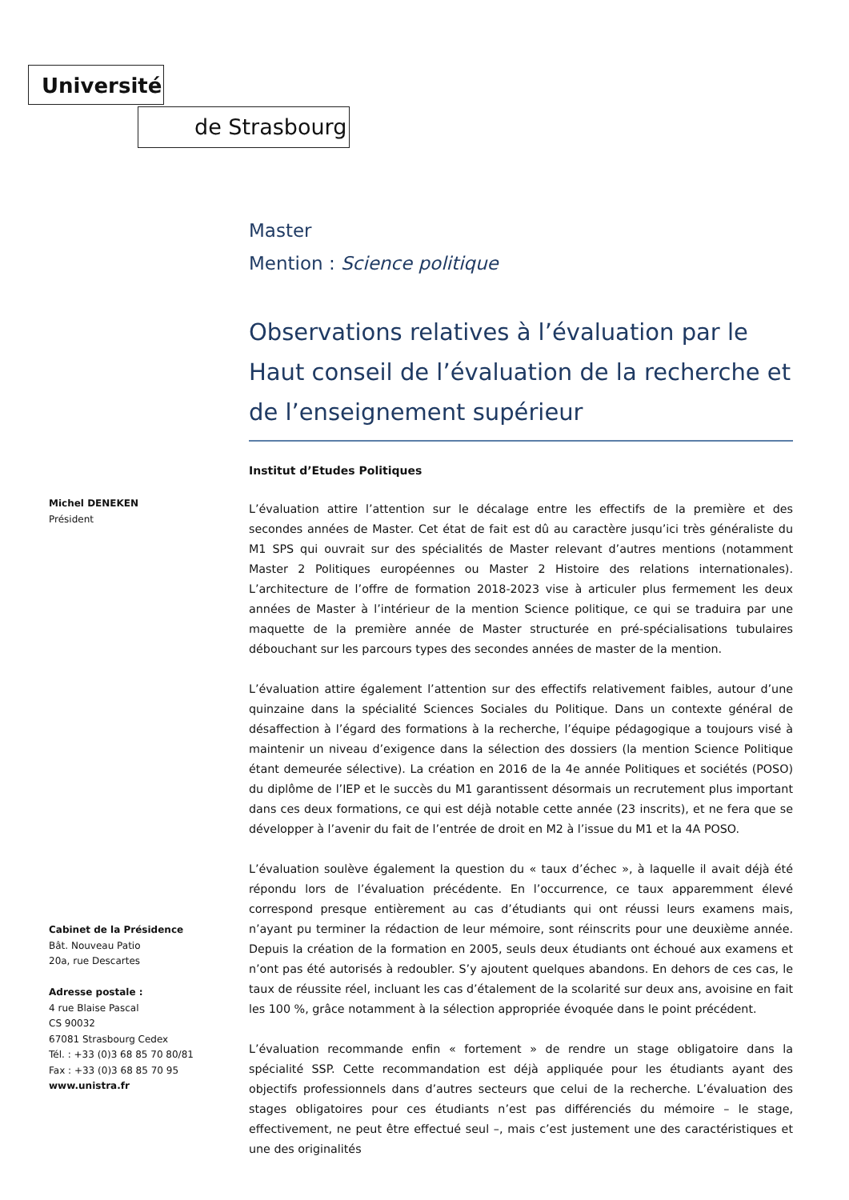Université
de Strasbourg
Michel DENEKEN
Président
Cabinet de la Présidence
Bât. Nouveau Patio
20a, rue Descartes
Adresse postale :
4 rue Blaise Pascal
CS 90032
67081 Strasbourg Cedex
Tél. : +33 (0)3 68 85 70 80/81
Fax : +33 (0)3 68 85 70 95
www.unistra.fr
Master
Mention : Science politique
Observations relatives à l’évaluation par le Haut conseil de l’évaluation de la recherche et de l’enseignement supérieur
Institut d’Etudes Politiques
L’évaluation attire l’attention sur le décalage entre les effectifs de la première et des secondes années de Master. Cet état de fait est dû au caractère jusqu’ici très généraliste du M1 SPS qui ouvrait sur des spécialités de Master relevant d’autres mentions (notamment Master 2 Politiques européennes ou Master 2 Histoire des relations internationales). L’architecture de l’offre de formation 2018-2023 vise à articuler plus fermement les deux années de Master à l’intérieur de la mention Science politique, ce qui se traduira par une maquette de la première année de Master structurée en pré-spécialisations tubulaires débouchant sur les parcours types des secondes années de master de la mention.
L’évaluation attire également l’attention sur des effectifs relativement faibles, autour d’une quinzaine dans la spécialité Sciences Sociales du Politique. Dans un contexte général de désaffection à l’égard des formations à la recherche, l’équipe pédagogique a toujours visé à maintenir un niveau d’exigence dans la sélection des dossiers (la mention Science Politique étant demeurée sélective). La création en 2016 de la 4e année Politiques et sociétés (POSO) du diplôme de l’IEP et le succès du M1 garantissent désormais un recrutement plus important dans ces deux formations, ce qui est déjà notable cette année (23 inscrits), et ne fera que se développer à l’avenir du fait de l’entrée de droit en M2 à l’issue du M1 et la 4A POSO.
L’évaluation soulève également la question du « taux d’échec », à laquelle il avait déjà été répondu lors de l’évaluation précédente. En l’occurrence, ce taux apparemment élevé correspond presque entièrement au cas d’étudiants qui ont réussi leurs examens mais, n’ayant pu terminer la rédaction de leur mémoire, sont réinscrits pour une deuxième année. Depuis la création de la formation en 2005, seuls deux étudiants ont échoué aux examens et n’ont pas été autorisés à redoubler. S’y ajoutent quelques abandons. En dehors de ces cas, le taux de réussite réel, incluant les cas d’étalement de la scolarité sur deux ans, avoisine en fait les 100 %, grâce notamment à la sélection appropriée évoquée dans le point précédent.
L’évaluation recommande enfin « fortement » de rendre un stage obligatoire dans la spécialité SSP. Cette recommandation est déjà appliquée pour les étudiants ayant des objectifs professionnels dans d’autres secteurs que celui de la recherche. L’évaluation des stages obligatoires pour ces étudiants n’est pas différenciés du mémoire – le stage, effectivement, ne peut être effectué seul –, mais c’est justement une des caractéristiques et une des originalités